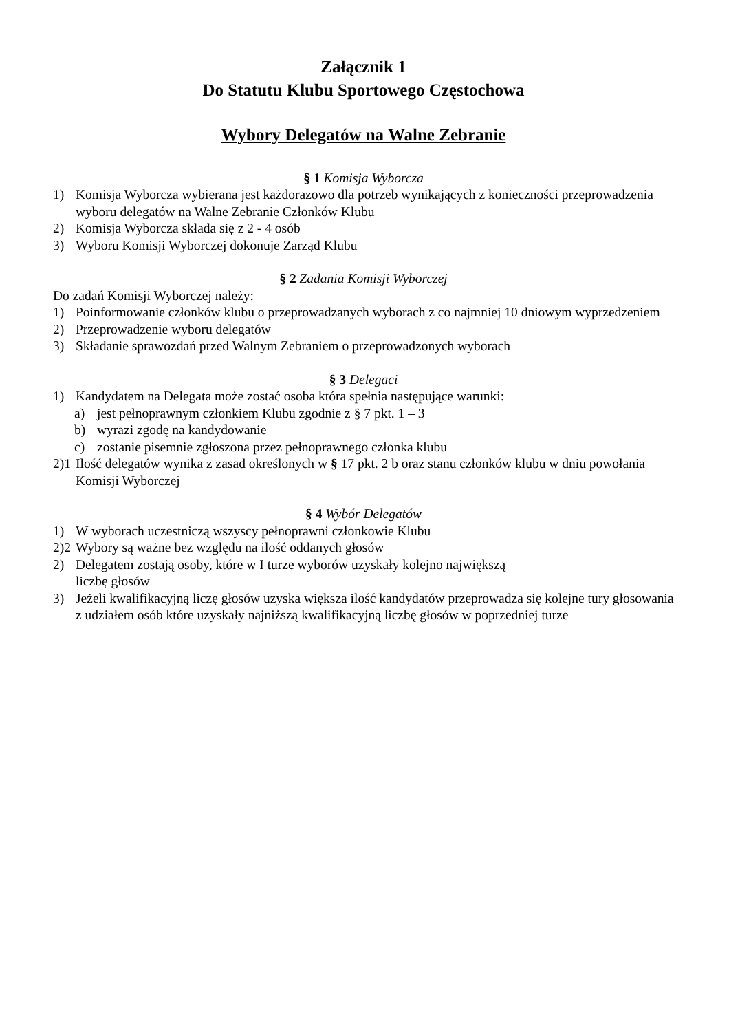Załącznik 1
Do Statutu Klubu Sportowego Częstochowa
Wybory Delegatów na Walne Zebranie
§ 1 Komisja Wyborcza
1) Komisja Wyborcza wybierana jest każdorazowo dla potrzeb wynikających z konieczności przeprowadzenia wyboru delegatów na Walne Zebranie Członków Klubu
2) Komisja Wyborcza składa się z 2 - 4 osób
3) Wyboru Komisji Wyborczej dokonuje Zarząd Klubu
§ 2 Zadania Komisji Wyborczej
Do zadań Komisji Wyborczej należy:
1) Poinformowanie członków klubu o przeprowadzanych wyborach z co najmniej 10 dniowym wyprzedzeniem
2) Przeprowadzenie wyboru delegatów
3) Składanie sprawozdań przed Walnym Zebraniem o przeprowadzonych wyborach
§ 3 Delegaci
1) Kandydatem na Delegata może zostać osoba która spełnia następujące warunki:
a) jest pełnoprawnym członkiem Klubu zgodnie z § 7 pkt. 1 – 3
b) wyrazi zgodę na kandydowanie
c) zostanie pisemnie zgłoszona przez pełnoprawnego członka klubu
2)1 Ilość delegatów wynika z zasad określonych w § 17 pkt. 2 b oraz stanu członków klubu w dniu powołania Komisji Wyborczej
§ 4 Wybór Delegatów
1) W wyborach uczestniczą wszyscy pełnoprawni członkowie Klubu
2)2 Wybory są ważne bez względu na ilość oddanych głosów
2) Delegatem zostają osoby, które w I turze wyborów uzyskały kolejno największą
liczbę głosów
3) Jeżeli kwalifikacyjną liczę głosów uzyska większa ilość kandydatów przeprowadza się kolejne tury głosowania z udziałem osób które uzyskały najniższą kwalifikacyjną liczbę głosów w poprzedniej turze